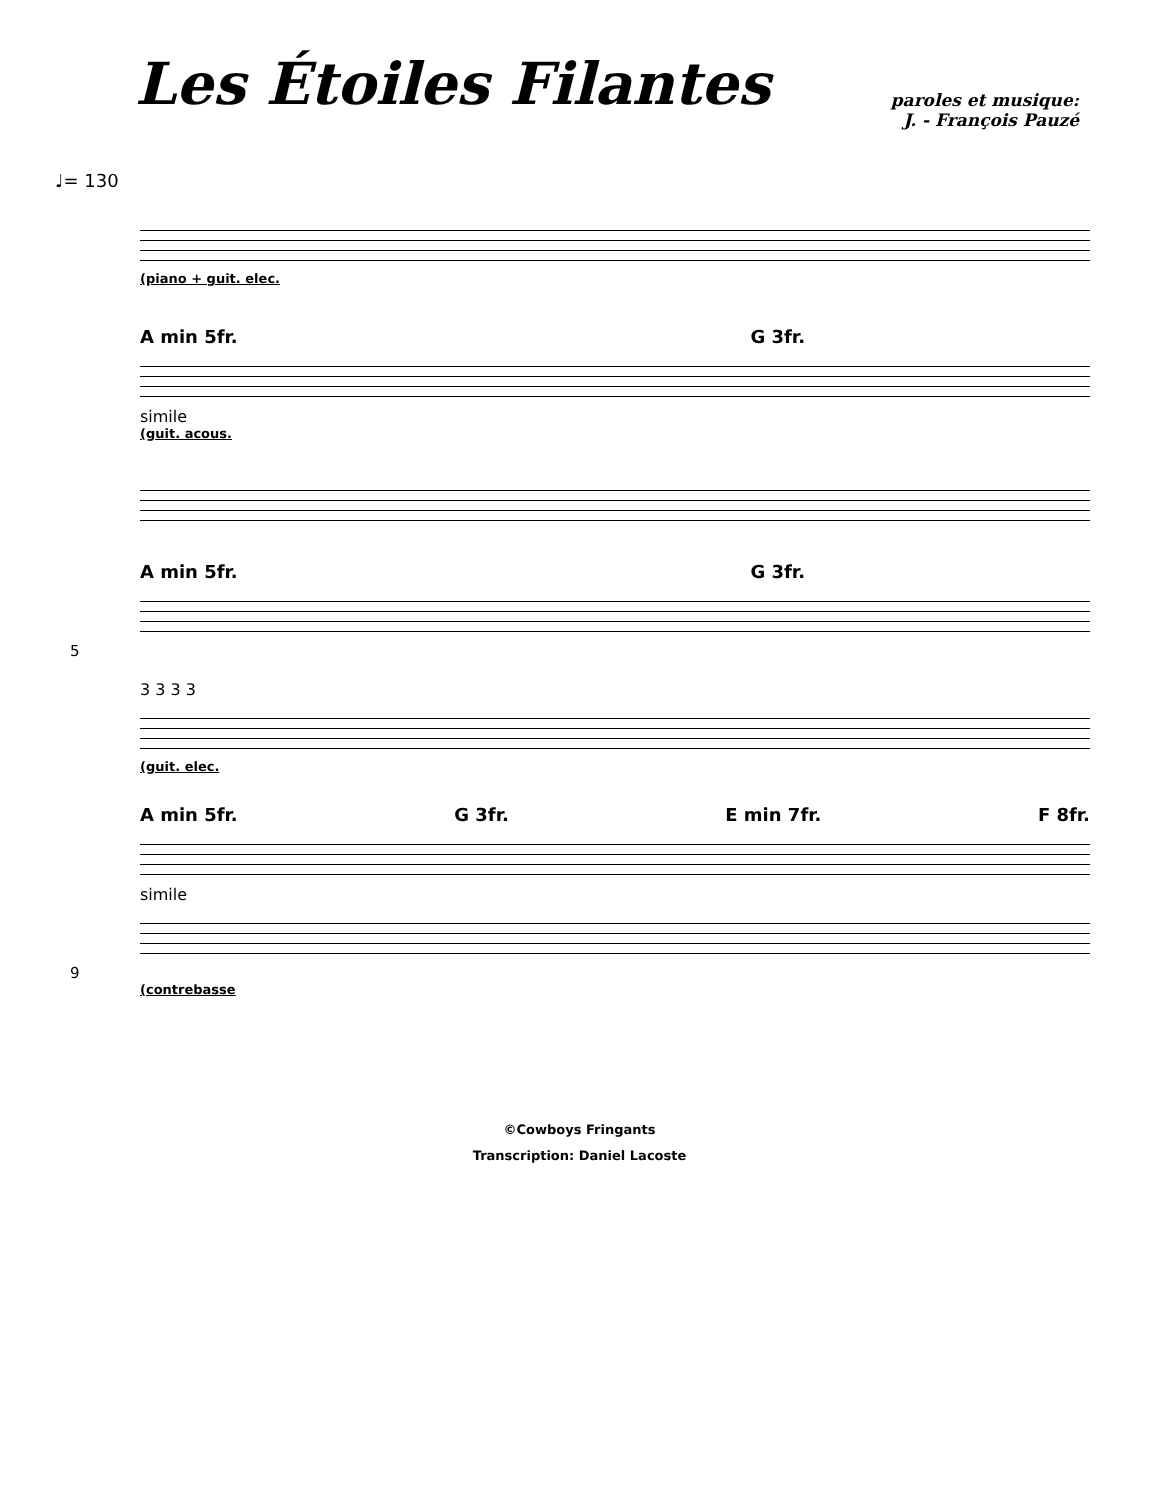Les Étoiles Filantes
paroles et musique:
J. - François Pauzé
♩= 130
(piano + guit. elec.
A min 5fr. G 3fr.
simile
(guit. acous.
A min 5fr. G 3fr.
5
3 3 3 3
(guit. elec.
A min 5fr. G 3fr. E min 7fr. F 8fr.
simile
9
(contrebasse
©Cowboys Fringants
Transcription: Daniel Lacoste